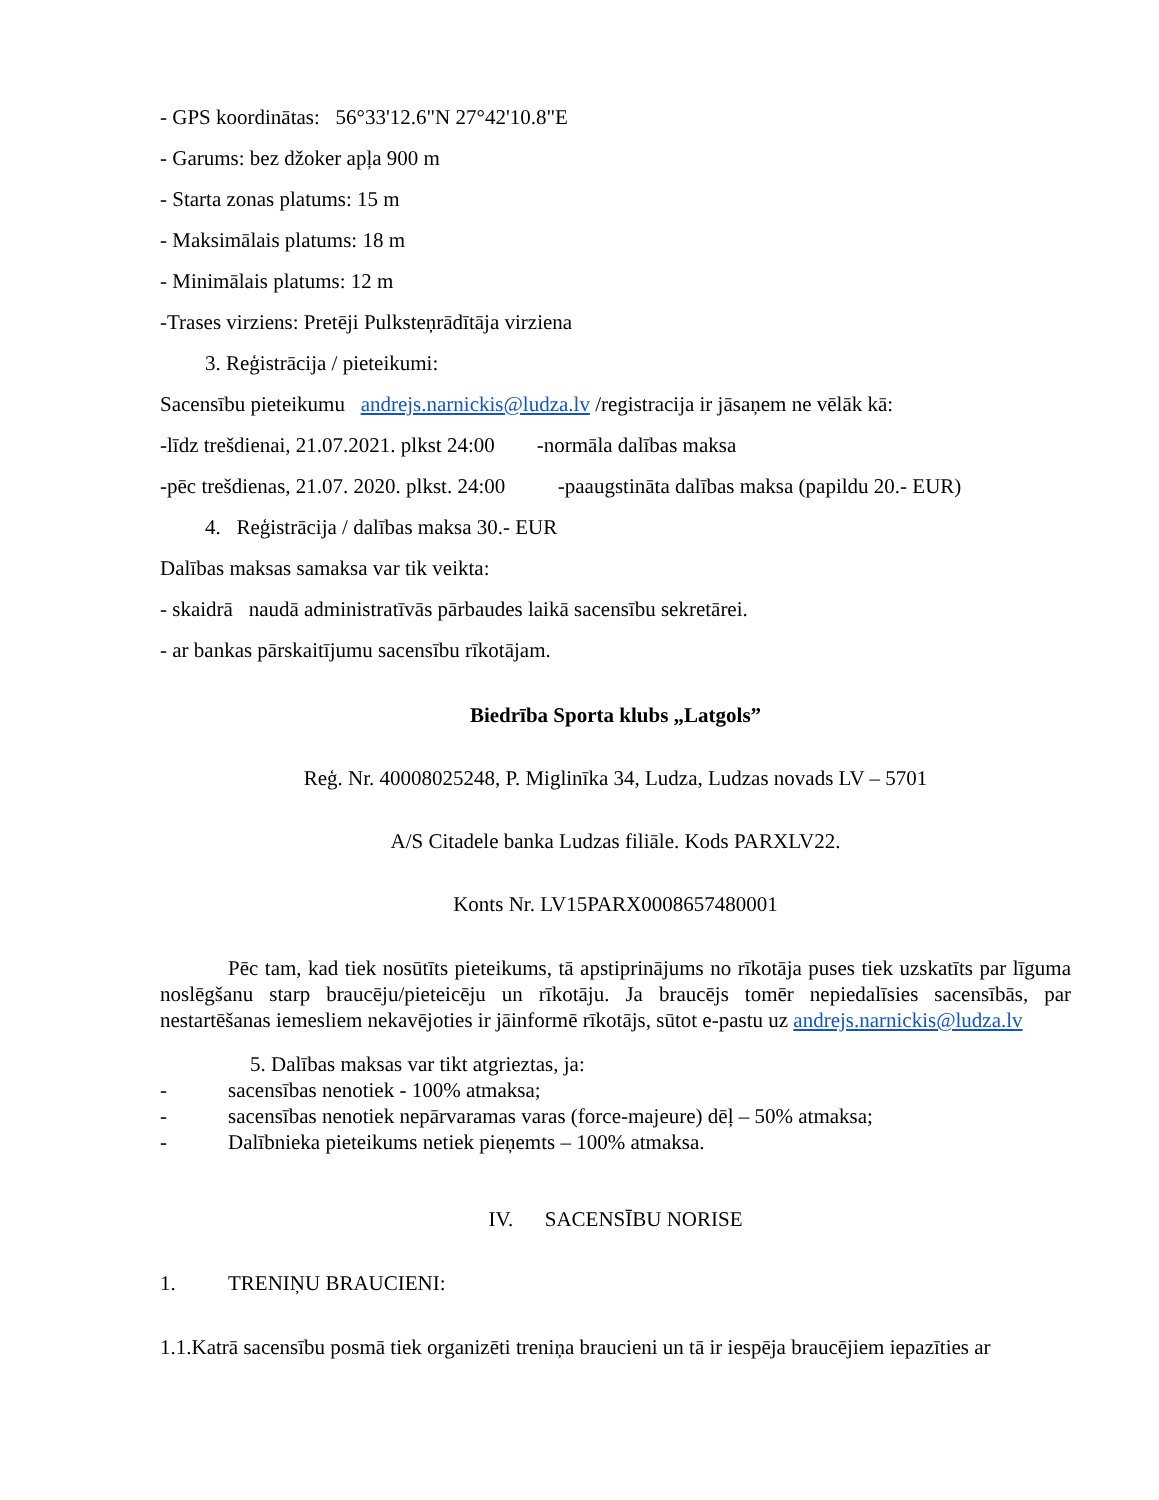- GPS koordinātas: 56°33'12.6"N 27°42'10.8"E
- Garums: bez džoker apļa 900 m
- Starta zonas platums: 15 m
- Maksimālais platums: 18 m
- Minimālais platums: 12 m
-Trases virziens: Pretēji Pulksteņrādītāja virziena
3. Reģistrācija / pieteikumi:
Sacensību pieteikumu andrejs.narnickis@ludza.lv /registracija ir jāsaņem ne vēlāk kā:
-līdz trešdienai, 21.07.2021. plkst 24:00 -normāla dalības maksa
-pēc trešdienas, 21.07. 2020. plkst. 24:00 -paaugstināta dalības maksa (papildu 20.- EUR)
4. Reģistrācija / dalības maksa 30.- EUR
Dalības maksas samaksa var tik veikta:
- skaidrā naudā administratīvās pārbaudes laikā sacensību sekretārei.
- ar bankas pārskaitījumu sacensību rīkotājam.
Biedrība Sporta klubs „Latgols”
Reģ. Nr. 40008025248, P. Miglinīka 34, Ludza, Ludzas novads LV – 5701
A/S Citadele banka Ludzas filiāle. Kods PARXLV22.
Konts Nr. LV15PARX0008657480001
Pēc tam, kad tiek nosūtīts pieteikums, tā apstiprinājums no rīkotāja puses tiek uzskatīts par līguma noslēgšanu starp braucēju/pieteicēju un rīkotāju. Ja braucējs tomēr nepiedalīsies sacensībās, par nestartēšanas iemesliem nekavējoties ir jāinformē rīkotājs, sūtot e-pastu uz andrejs.narnickis@ludza.lv
5. Dalības maksas var tikt atgrieztas, ja:
- sacensības nenotiek - 100% atmaksa;
- sacensības nenotiek nepārvaramas varas (force-majeure) dēļ – 50% atmaksa;
- Dalībnieka pieteikums netiek pieņemts – 100% atmaksa.
IV. SACENSĪBU NORISE
1. TRENIŅU BRAUCIENI:
1.1.Katrā sacensību posmā tiek organizēti treniņa braucieni un tā ir iespēja braucējiem iepazīties ar